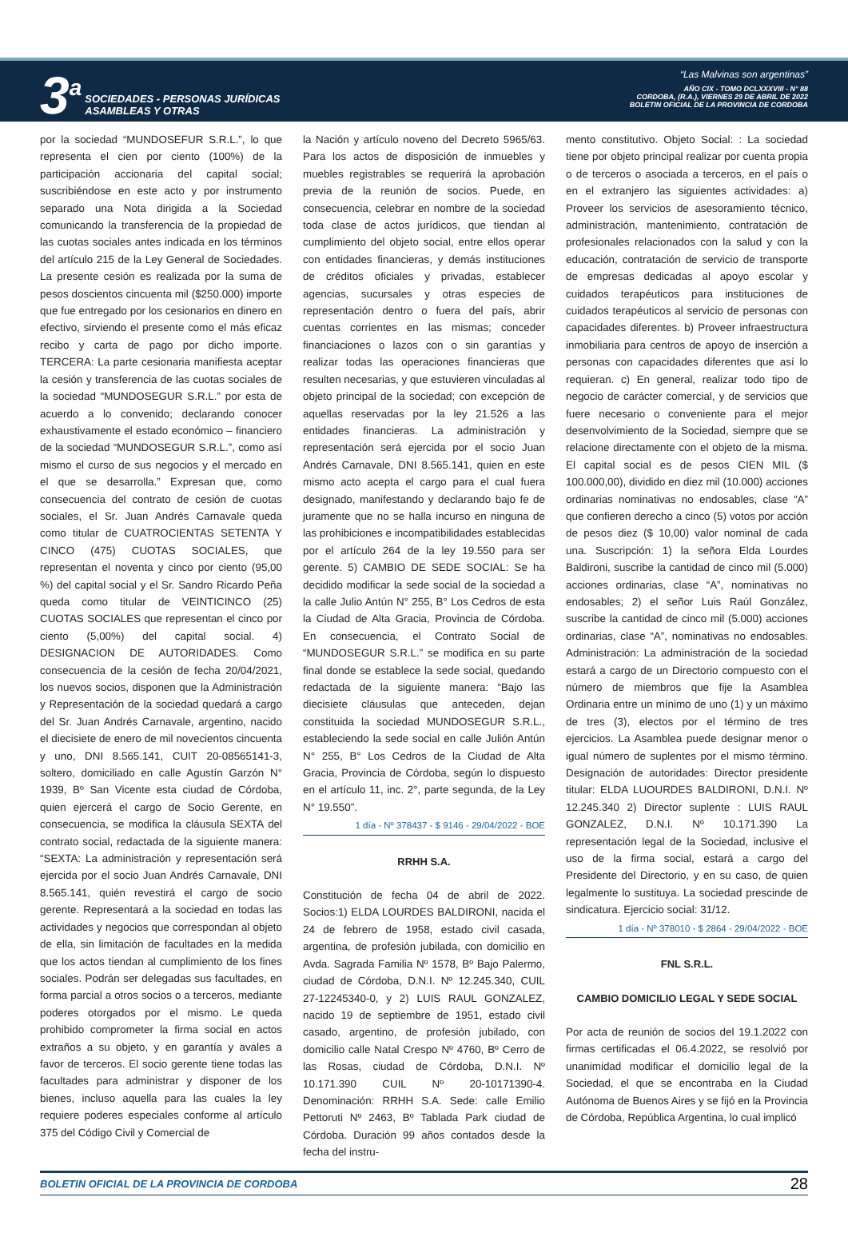3<sup>a</sup>
SOCIEDADES - PERSONAS JURÍDICAS
ASAMBLEAS Y OTRAS
“Las Malvinas son argentinas”
AÑO CIX - TOMO DCLXXXVIII - N° 88
CORDOBA, (R.A.), VIERNES 29 DE ABRIL DE 2022
BOLETIN OFICIAL DE LA PROVINCIA DE CORDOBA
por la sociedad “MUNDOSEFUR S.R.L.”, lo que representa el cien por ciento (100%) de la participación accionaria del capital social; suscribiéndose en este acto y por instrumento separado una Nota dirigida a la Sociedad comunicando la transferencia de la propiedad de las cuotas sociales antes indicada en los términos del artículo 215 de la Ley General de Sociedades. La presente cesión es realizada por la suma de pesos doscientos cincuenta mil ($250.000) importe que fue entregado por los cesionarios en dinero en efectivo, sirviendo el presente como el más eficaz recibo y carta de pago por dicho importe. TERCERA: La parte cesionaria manifiesta aceptar la cesión y transferencia de las cuotas sociales de la sociedad “MUNDOSEGUR S.R.L.” por esta de acuerdo a lo convenido; declarando conocer exhaustivamente el estado económico – financiero de la sociedad “MUNDOSEGUR S.R.L.”, como así mismo el curso de sus negocios y el mercado en el que se desarrolla.” Expresan que, como consecuencia del contrato de cesión de cuotas sociales, el Sr. Juan Andrés Carnavale queda como titular de CUATROCIENTAS SETENTA Y CINCO (475) CUOTAS SOCIALES, que representan el noventa y cinco por ciento (95,00 %) del capital social y el Sr. Sandro Ricardo Peña queda como titular de VEINTICINCO (25) CUOTAS SOCIALES que representan el cinco por ciento (5,00%) del capital social. 4) DESIGNACION DE AUTORIDADES. Como consecuencia de la cesión de fecha 20/04/2021, los nuevos socios, disponen que la Administración y Representación de la sociedad quedará a cargo del Sr. Juan Andrés Carnavale, argentino, nacido el diecisiete de enero de mil novecientos cincuenta y uno, DNI 8.565.141, CUIT 20-08565141-3, soltero, domiciliado en calle Agustín Garzón N° 1939, Bº San Vicente esta ciudad de Córdoba, quien ejercerá el cargo de Socio Gerente, en consecuencia, se modifica la cláusula SEXTA del contrato social, redactada de la siguiente manera: “SEXTA: La administración y representación será ejercida por el socio Juan Andrés Carnavale, DNI 8.565.141, quién revestirá el cargo de socio gerente. Representará a la sociedad en todas las actividades y negocios que correspondan al objeto de ella, sin limitación de facultades en la medida que los actos tiendan al cumplimiento de los fines sociales. Podrán ser delegadas sus facultades, en forma parcial a otros socios o a terceros, mediante poderes otorgados por el mismo. Le queda prohibido comprometer la firma social en actos extraños a su objeto, y en garantía y avales a favor de terceros. El socio gerente tiene todas las facultades para administrar y disponer de los bienes, incluso aquella para las cuales la ley requiere poderes especiales conforme al artículo 375 del Código Civil y Comercial de
la Nación y artículo noveno del Decreto 5965/63. Para los actos de disposición de inmuebles y muebles registrables se requerirá la aprobación previa de la reunión de socios. Puede, en consecuencia, celebrar en nombre de la sociedad toda clase de actos jurídicos, que tiendan al cumplimiento del objeto social, entre ellos operar con entidades financieras, y demás instituciones de créditos oficiales y privadas, establecer agencias, sucursales y otras especies de representación dentro o fuera del país, abrir cuentas corrientes en las mismas; conceder financiaciones o lazos con o sin garantías y realizar todas las operaciones financieras que resulten necesarias, y que estuvieren vinculadas al objeto principal de la sociedad; con excepción de aquellas reservadas por la ley 21.526 a las entidades financieras. La administración y representación será ejercida por el socio Juan Andrés Carnavale, DNI 8.565.141, quien en este mismo acto acepta el cargo para el cual fuera designado, manifestando y declarando bajo fe de juramente que no se halla incurso en ninguna de las prohibiciones e incompatibilidades establecidas por el artículo 264 de la ley 19.550 para ser gerente. 5) CAMBIO DE SEDE SOCIAL: Se ha decidido modificar la sede social de la sociedad a la calle Julio Antún N° 255, B° Los Cedros de esta la Ciudad de Alta Gracia, Provincia de Córdoba. En consecuencia, el Contrato Social de “MUNDOSEGUR S.R.L.” se modifica en su parte final donde se establece la sede social, quedando redactada de la siguiente manera: “Bajo las diecisiete cláusulas que anteceden, dejan constituida la sociedad MUNDOSEGUR S.R.L., estableciendo la sede social en calle Julión Antún N° 255, B° Los Cedros de la Ciudad de Alta Gracia, Provincia de Córdoba, según lo dispuesto en el artículo 11, inc. 2°, parte segunda, de la Ley N° 19.550”.
1 día - Nº 378437 - $ 9146 - 29/04/2022 - BOE
RRHH S.A.
Constitución de fecha 04 de abril de 2022. Socios:1) ELDA LOURDES BALDIRONI, nacida el 24 de febrero de 1958, estado civil casada, argentina, de profesión jubilada, con domicilio en Avda. Sagrada Familia Nº 1578, Bº Bajo Palermo, ciudad de Córdoba, D.N.I. Nº 12.245.340, CUIL 27-12245340-0, y 2) LUIS RAUL GONZALEZ, nacido 19 de septiembre de 1951, estado civil casado, argentino, de profesión jubilado, con domicilio calle Natal Crespo Nº 4760, Bº Cerro de las Rosas, ciudad de Córdoba, D.N.I. Nº 10.171.390 CUIL Nº 20-10171390-4. Denominación: RRHH S.A. Sede: calle Emilio Pettoruti Nº 2463, Bº Tablada Park ciudad de Córdoba. Duración 99 años contados desde la fecha del instru-
mento constitutivo. Objeto Social: : La sociedad tiene por objeto principal realizar por cuenta propia o de terceros o asociada a terceros, en el país o en el extranjero las siguientes actividades: a) Proveer los servicios de asesoramiento técnico, administración, mantenimiento, contratación de profesionales relacionados con la salud y con la educación, contratación de servicio de transporte de empresas dedicadas al apoyo escolar y cuidados terapéuticos para instituciones de cuidados terapéuticos al servicio de personas con capacidades diferentes. b) Proveer infraestructura inmobiliaria para centros de apoyo de inserción a personas con capacidades diferentes que así lo requieran. c) En general, realizar todo tipo de negocio de carácter comercial, y de servicios que fuere necesario o conveniente para el mejor desenvolvimiento de la Sociedad, siempre que se relacione directamente con el objeto de la misma. El capital social es de pesos CIEN MIL ($ 100.000,00), dividido en diez mil (10.000) acciones ordinarias nominativas no endosables, clase “A” que confieren derecho a cinco (5) votos por acción de pesos diez ($ 10,00) valor nominal de cada una. Suscripción: 1) la señora Elda Lourdes Baldironi, suscribe la cantidad de cinco mil (5.000) acciones ordinarias, clase “A”, nominativas no endosables; 2) el señor Luis Raúl González, suscribe la cantidad de cinco mil (5.000) acciones ordinarias, clase “A”, nominativas no endosables. Administración: La administración de la sociedad estará a cargo de un Directorio compuesto con el número de miembros que fije la Asamblea Ordinaria entre un mínimo de uno (1) y un máximo de tres (3), electos por el término de tres ejercicios. La Asamblea puede designar menor o igual número de suplentes por el mismo término. Designación de autoridades: Director presidente titular: ELDA LUOURDES BALDIRONI, D.N.I. Nº 12.245.340 2) Director suplente : LUIS RAUL GONZALEZ, D.N.I. Nº 10.171.390 La representación legal de la Sociedad, inclusive el uso de la firma social, estará a cargo del Presidente del Directorio, y en su caso, de quien legalmente lo sustituya. La sociedad prescinde de sindicatura. Ejercicio social: 31/12.
1 día - Nº 378010 - $ 2864 - 29/04/2022 - BOE
FNL S.R.L.
CAMBIO DOMICILIO LEGAL Y SEDE SOCIAL
Por acta de reunión de socios del 19.1.2022 con firmas certificadas el 06.4.2022, se resolvió por unanimidad modificar el domicilio legal de la Sociedad, el que se encontraba en la Ciudad Autónoma de Buenos Aires y se fijó en la Provincia de Córdoba, República Argentina, lo cual implicó
BOLETIN OFICIAL DE LA PROVINCIA DE CORDOBA 28